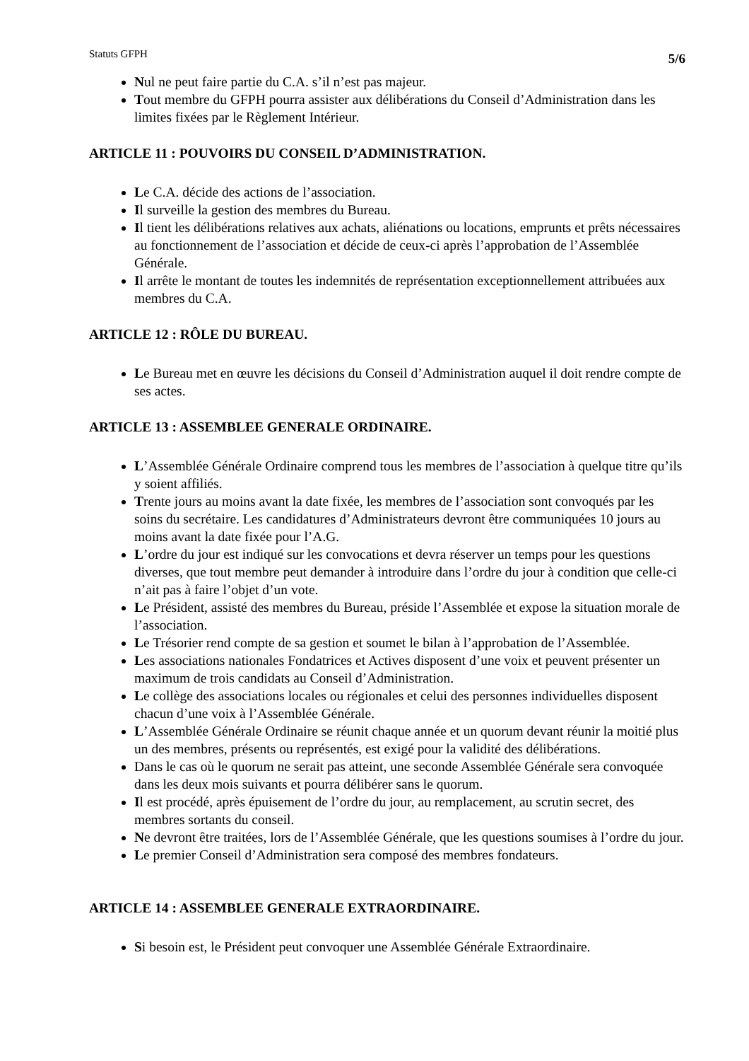Statuts GFPH 5/6
Nul ne peut faire partie du C.A. s’il n’est pas majeur.
Tout membre du GFPH pourra assister aux délibérations du Conseil d’Administration dans les limites fixées par le Règlement Intérieur.
ARTICLE 11 : POUVOIRS DU CONSEIL D’ADMINISTRATION.
Le C.A. décide des actions de l’association.
Il surveille la gestion des membres du Bureau.
Il tient les délibérations relatives aux achats, aliénations ou locations, emprunts et prêts nécessaires au fonctionnement de l’association et décide de ceux-ci après l’approbation de l’Assemblée Générale.
Il arrête le montant de toutes les indemnités de représentation exceptionnellement attribuées aux membres du C.A.
ARTICLE 12 : RÔLE DU BUREAU.
Le Bureau met en œuvre les décisions du Conseil d’Administration auquel il doit rendre compte de ses actes.
ARTICLE 13 : ASSEMBLEE GENERALE ORDINAIRE.
L’Assemblée Générale Ordinaire comprend tous les membres de l’association à quelque titre qu’ils y soient affiliés.
Trente jours au moins avant la date fixée, les membres de l’association sont convoqués par les soins du secrétaire. Les candidatures d’Administrateurs devront être communiquées 10 jours au moins avant la date fixée pour l’A.G.
L’ordre du jour est indiqué sur les convocations et devra réserver un temps pour les questions diverses, que tout membre peut demander à introduire dans l’ordre du jour à condition que celle-ci n’ait pas à faire l’objet d’un vote.
Le Président, assisté des membres du Bureau, préside l’Assemblée et expose la situation morale de l’association.
Le Trésorier rend compte de sa gestion et soumet le bilan à l’approbation de l’Assemblée.
Les associations nationales Fondatrices et Actives disposent d’une voix et peuvent présenter un maximum de trois candidats au Conseil d’Administration.
Le collège des associations locales ou régionales et celui des personnes individuelles disposent chacun d’une voix à l’Assemblée Générale.
L’Assemblée Générale Ordinaire se réunit chaque année et un quorum devant réunir la moitié plus un des membres, présents ou représentés, est exigé pour la validité des délibérations.
Dans le cas où le quorum ne serait pas atteint, une seconde Assemblée Générale sera convoquée dans les deux mois suivants et pourra délibérer sans le quorum.
Il est procédé, après épuisement de l’ordre du jour, au remplacement, au scrutin secret, des membres sortants du conseil.
Ne devront être traitées, lors de l’Assemblée Générale, que les questions soumises à l’ordre du jour.
Le premier Conseil d’Administration sera composé des membres fondateurs.
ARTICLE 14 : ASSEMBLEE GENERALE EXTRAORDINAIRE.
Si besoin est, le Président peut convoquer une Assemblée Générale Extraordinaire.